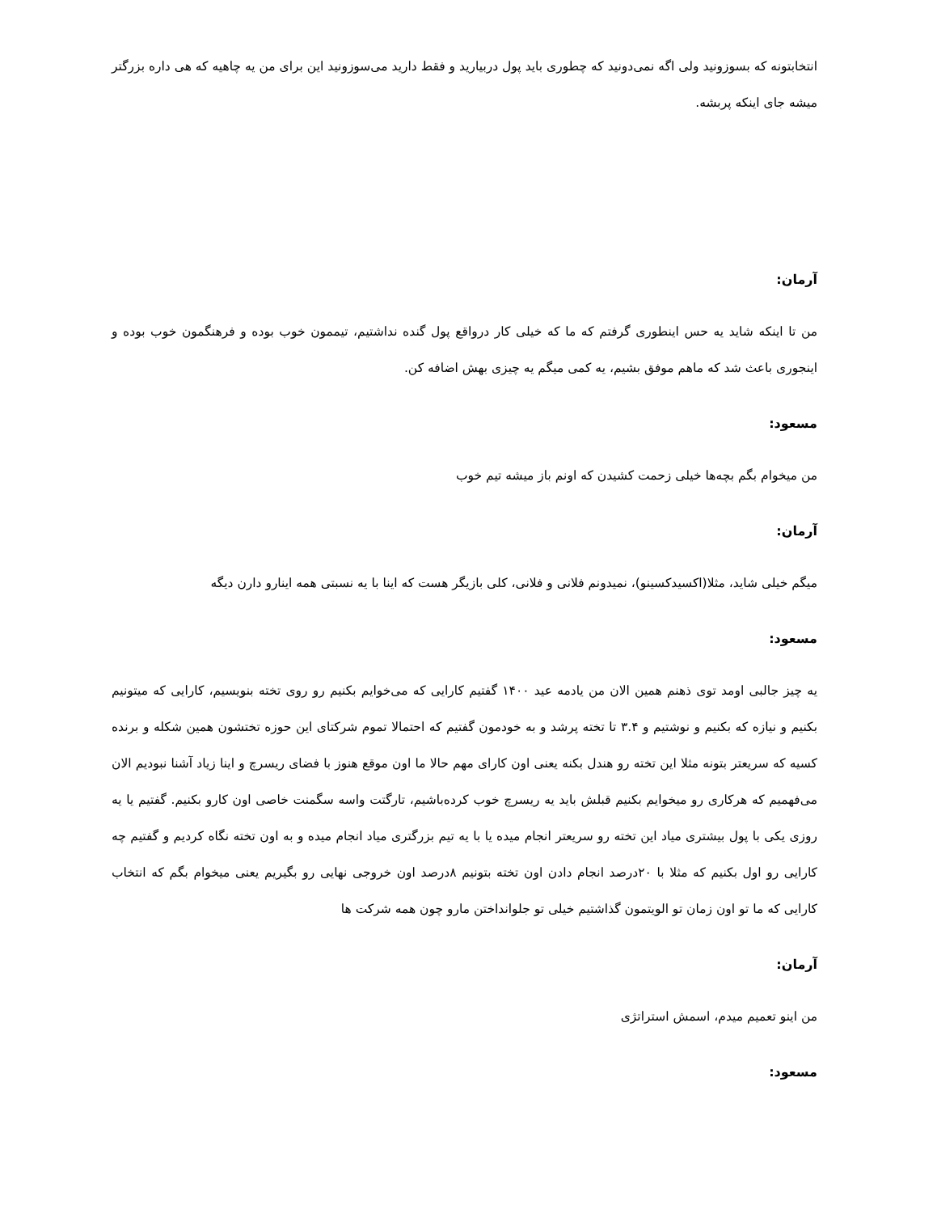انتخابتونه که بسوزونید ولی اگه نمی‌دونید که چطوری باید پول دربیارید و فقط دارید می‌سوزونید این برای من یه چاهیه که هی داره بزرگتر میشه جای اینکه پربشه.
آرمان:
من تا اینکه شاید یه حس اینطوری گرفتم که ما که خیلی کار درواقع پول گنده نداشتیم، تیممون خوب بوده و فرهنگمون خوب بوده و اینجوری باعث شد که ماهم موفق بشیم، یه کمی میگم یه چیزی بهش اضافه کن.
مسعود:
من میخوام بگم بچه‌ها خیلی زحمت کشیدن که اونم باز میشه تیم خوب
آرمان:
میگم خیلی شاید، مثلا(اکسیدکسینو)، نمیدونم فلانی و فلانی، کلی بازیگر هست که اینا با یه نسبتی همه اینارو دارن دیگه
مسعود:
یه چیز جالبی اومد توی ذهنم همین الان من یادمه عید ۱۴۰۰ گفتیم کارایی که می‌خوایم بکنیم رو روی تخته بنویسیم، کارایی که میتونیم بکنیم و نیازه که بکنیم و نوشتیم و ۳.۴ تا تخته پرشد و به خودمون گفتیم که احتمالا تموم شرکتای این حوزه تختشون همین شکله و برنده کسیه که سریعتر بتونه مثلا این تخته رو هندل بکنه یعنی اون کارای مهم حالا ما اون موقع هنوز با فضای ریسرچ و اینا زیاد آشنا نبودیم الان می‌فهمیم که هرکاری رو میخوایم بکنیم قبلش باید یه ریسرچ خوب کرده‌باشیم، تارگتت واسه سگمنت خاصی اون کارو بکنیم. گفتیم یا یه روزی یکی با پول بیشتری میاد این تخته رو سریعتر انجام میده یا با یه تیم بزرگتری میاد انجام میده و به اون تخته نگاه کردیم و گفتیم چه کارایی رو اول بکنیم که مثلا با ۲۰درصد انجام دادن اون تخته بتونیم ۸درصد اون خروجی نهایی رو بگیریم یعنی میخوام بگم که انتخاب کارایی که ما تو اون زمان تو الویتمون گذاشتیم خیلی تو جلوانداختن مارو چون همه شرکت ها
آرمان:
من اینو تعمیم میدم، اسمش استراتژی
مسعود: